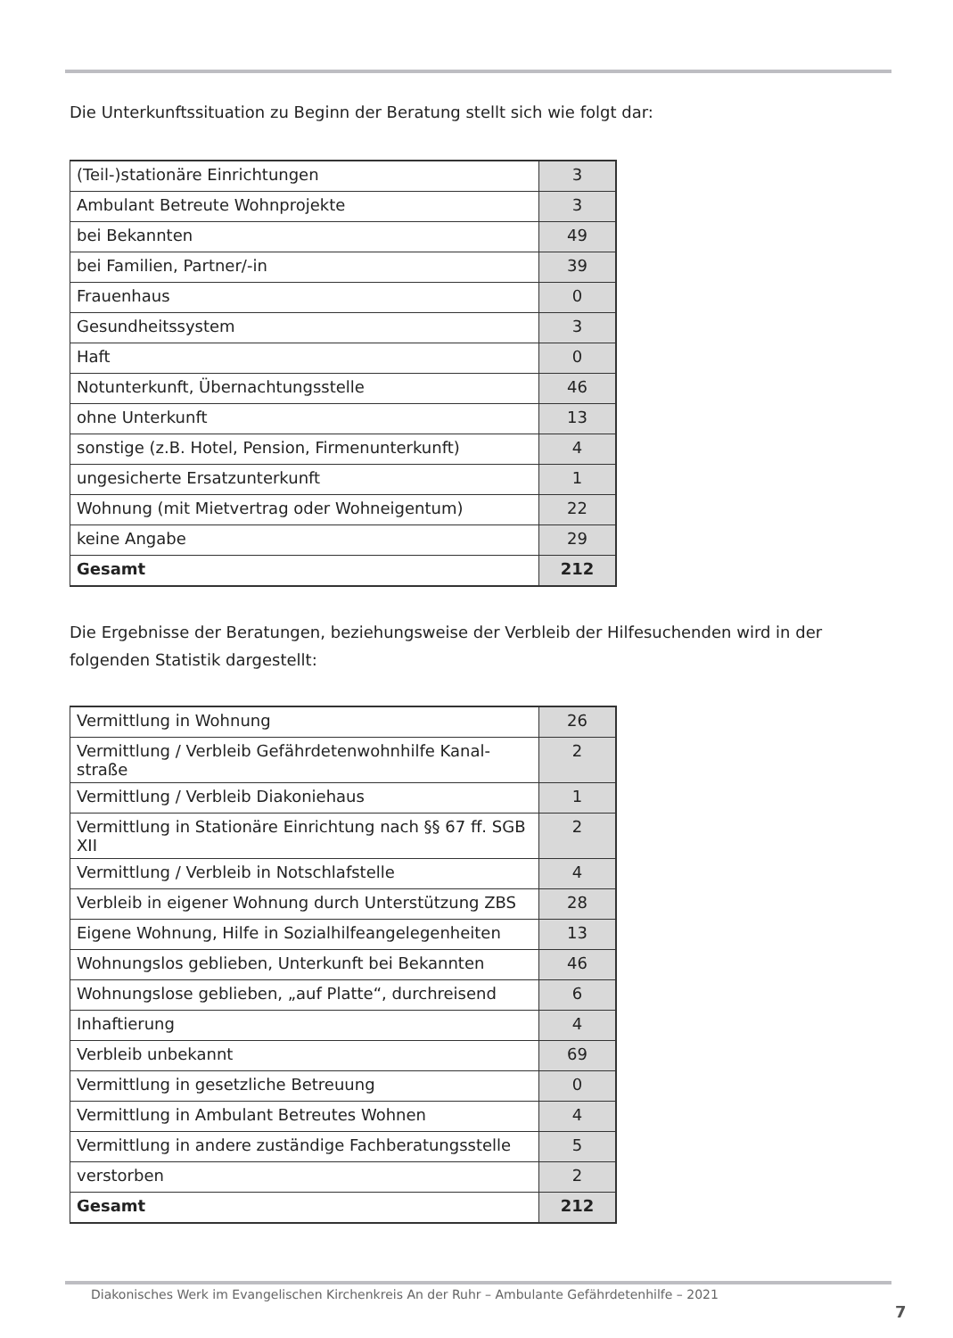Die Unterkunftssituation zu Beginn der Beratung stellt sich wie folgt dar:
| (Teil-)stationäre Einrichtungen | 3 |
| Ambulant Betreute Wohnprojekte | 3 |
| bei Bekannten | 49 |
| bei Familien, Partner/-in | 39 |
| Frauenhaus | 0 |
| Gesundheitssystem | 3 |
| Haft | 0 |
| Notunterkunft, Übernachtungsstelle | 46 |
| ohne Unterkunft | 13 |
| sonstige (z.B. Hotel, Pension, Firmenunterkunft) | 4 |
| ungesicherte Ersatzunterkunft | 1 |
| Wohnung (mit Mietvertrag oder Wohneigentum) | 22 |
| keine Angabe | 29 |
| Gesamt | 212 |
Die Ergebnisse der Beratungen, beziehungsweise der Verbleib der Hilfesuchenden wird in der folgenden Statistik dargestellt:
| Vermittlung in Wohnung | 26 |
| Vermittlung / Verbleib Gefährdetenwohnhilfe Kanal-straße | 2 |
| Vermittlung / Verbleib Diakoniehaus | 1 |
| Vermittlung in Stationäre Einrichtung nach §§ 67 ff. SGB XII | 2 |
| Vermittlung / Verbleib in Notschlafstelle | 4 |
| Verbleib in eigener Wohnung durch Unterstützung ZBS | 28 |
| Eigene Wohnung, Hilfe in Sozialhilfeangelegenheiten | 13 |
| Wohnungslos geblieben, Unterkunft bei Bekannten | 46 |
| Wohnungslose geblieben, „auf Platte“, durchreisend | 6 |
| Inhaftierung | 4 |
| Verbleib unbekannt | 69 |
| Vermittlung in gesetzliche Betreuung | 0 |
| Vermittlung in Ambulant Betreutes Wohnen | 4 |
| Vermittlung in andere zuständige Fachberatungsstelle | 5 |
| verstorben | 2 |
| Gesamt | 212 |
Diakonisches Werk im Evangelischen Kirchenkreis An der Ruhr – Ambulante Gefährdetenhilfe – 2021
7